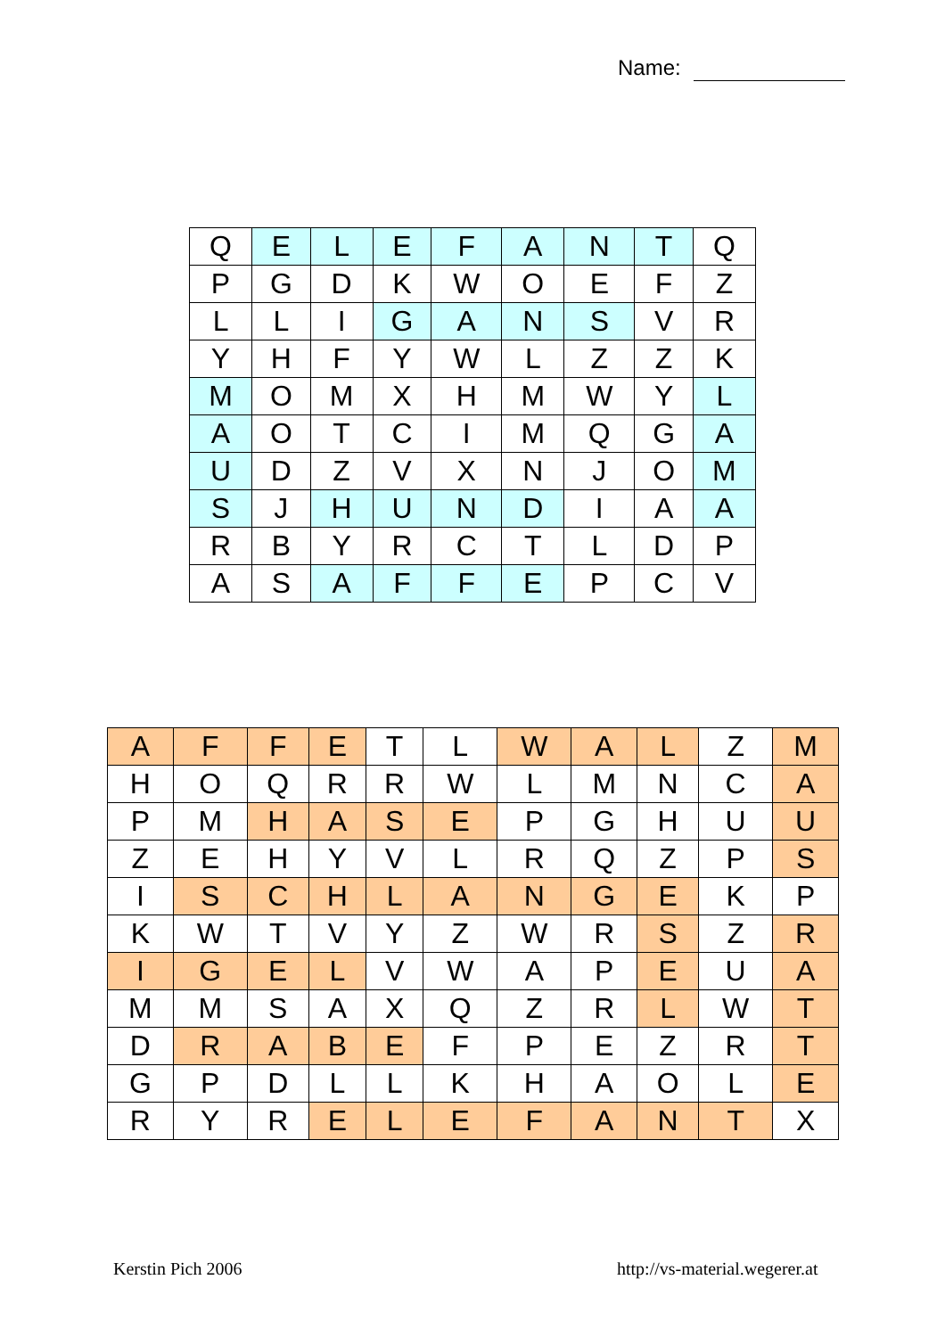Name:
| Q | E | L | E | F | A | N | T | Q |
| P | G | D | K | W | O | E | F | Z |
| L | L | I | G | A | N | S | V | R |
| Y | H | F | Y | W | L | Z | Z | K |
| M | O | M | X | H | M | W | Y | L |
| A | O | T | C | I | M | Q | G | A |
| U | D | Z | V | X | N | J | O | M |
| S | J | H | U | N | D | I | A | A |
| R | B | Y | R | C | T | L | D | P |
| A | S | A | F | F | E | P | C | V |
| A | F | F | E | T | L | W | A | L | Z | M |
| H | O | Q | R | R | W | L | M | N | C | A |
| P | M | H | A | S | E | P | G | H | U | U |
| Z | E | H | Y | V | L | R | Q | Z | P | S |
| I | S | C | H | L | A | N | G | E | K | P |
| K | W | T | V | Y | Z | W | R | S | Z | R |
| I | G | E | L | V | W | A | P | E | U | A |
| M | M | S | A | X | Q | Z | R | L | W | T |
| D | R | A | B | E | F | P | E | Z | R | T |
| G | P | D | L | L | K | H | A | O | L | E |
| R | Y | R | E | L | E | F | A | N | T | X |
Kerstin Pich 2006 http://vs-material.wegerer.at